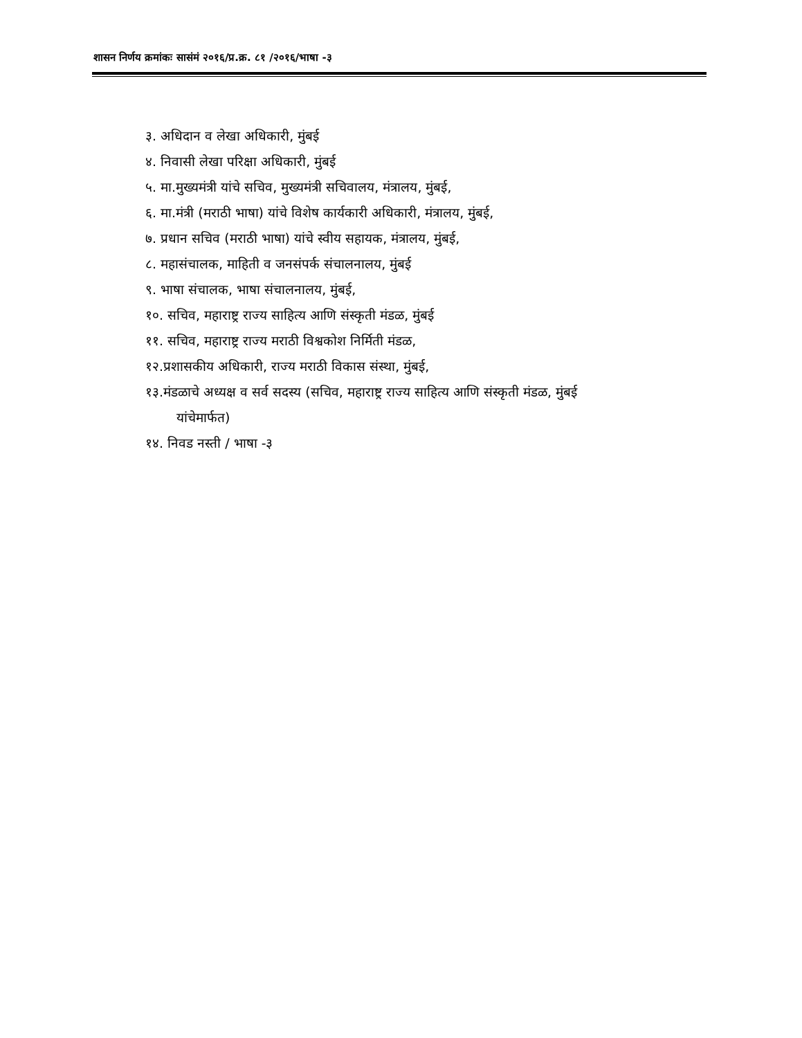शासन निर्णय क्रमांकः सासंमं २०१६/प्र.क्र. ८१ /२०१६/भाषा -३
३. अधिदान व लेखा अधिकारी, मुंबई
४. निवासी लेखा परिक्षा अधिकारी, मुंबई
५. मा.मुख्यमंत्री यांचे सचिव, मुख्यमंत्री सचिवालय, मंत्रालय, मुंबई,
६. मा.मंत्री (मराठी भाषा) यांचे विशेष कार्यकारी अधिकारी, मंत्रालय, मुंबई,
७. प्रधान सचिव (मराठी भाषा) यांचे स्वीय सहायक, मंत्रालय, मुंबई,
८. महासंचालक, माहिती व जनसंपर्क संचालनालय, मुंबई
९. भाषा संचालक, भाषा संचालनालय, मुंबई,
१०. सचिव, महाराष्ट्र राज्य साहित्य आणि संस्कृती मंडळ, मुंबई
११. सचिव, महाराष्ट्र राज्य मराठी विश्वकोश निर्मिती मंडळ,
१२.प्रशासकीय अधिकारी, राज्य मराठी विकास संस्था, मुंबई,
१३.मंडळाचे अध्यक्ष व सर्व सदस्य (सचिव, महाराष्ट्र राज्य साहित्य आणि संस्कृती मंडळ, मुंबई
यांचेमार्फत)
१४. निवड नस्ती / भाषा -३